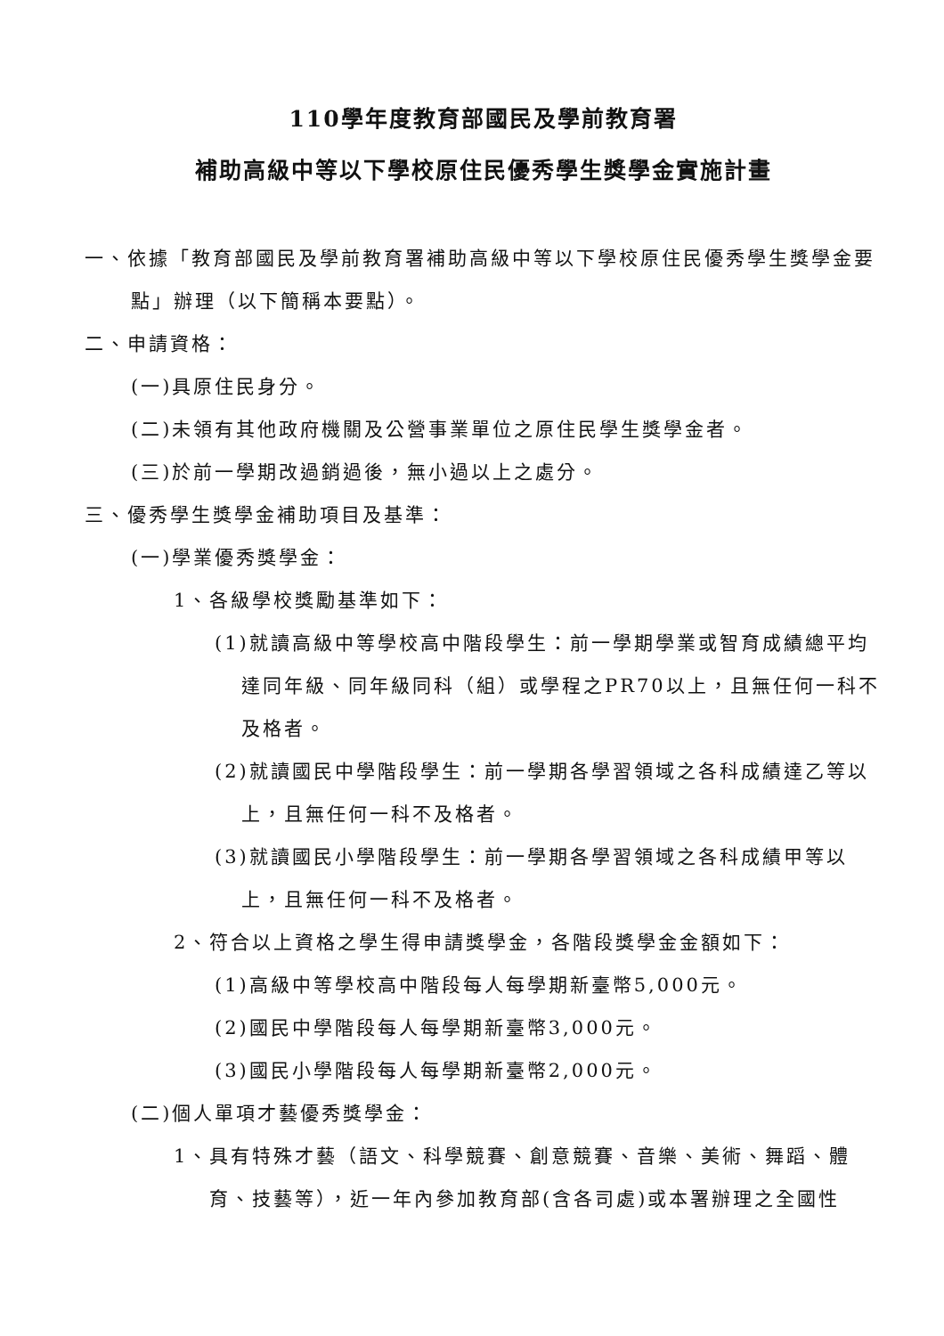110學年度教育部國民及學前教育署
補助高級中等以下學校原住民優秀學生獎學金實施計畫
一、依據「教育部國民及學前教育署補助高級中等以下學校原住民優秀學生獎學金要點」辦理（以下簡稱本要點）。
二、申請資格：
(一)具原住民身分。
(二)未領有其他政府機關及公營事業單位之原住民學生獎學金者。
(三)於前一學期改過銷過後，無小過以上之處分。
三、優秀學生獎學金補助項目及基準：
(一)學業優秀獎學金：
1、各級學校獎勵基準如下：
(1)就讀高級中等學校高中階段學生：前一學期學業或智育成績總平均達同年級、同年級同科（組）或學程之PR70以上，且無任何一科不及格者。
(2)就讀國民中學階段學生：前一學期各學習領域之各科成績達乙等以上，且無任何一科不及格者。
(3)就讀國民小學階段學生：前一學期各學習領域之各科成績甲等以上，且無任何一科不及格者。
2、符合以上資格之學生得申請獎學金，各階段獎學金金額如下：
(1)高級中等學校高中階段每人每學期新臺幣5,000元。
(2)國民中學階段每人每學期新臺幣3,000元。
(3)國民小學階段每人每學期新臺幣2,000元。
(二)個人單項才藝優秀獎學金：
1、具有特殊才藝（語文、科學競賽、創意競賽、音樂、美術、舞蹈、體育、技藝等），近一年內參加教育部(含各司處)或本署辦理之全國性